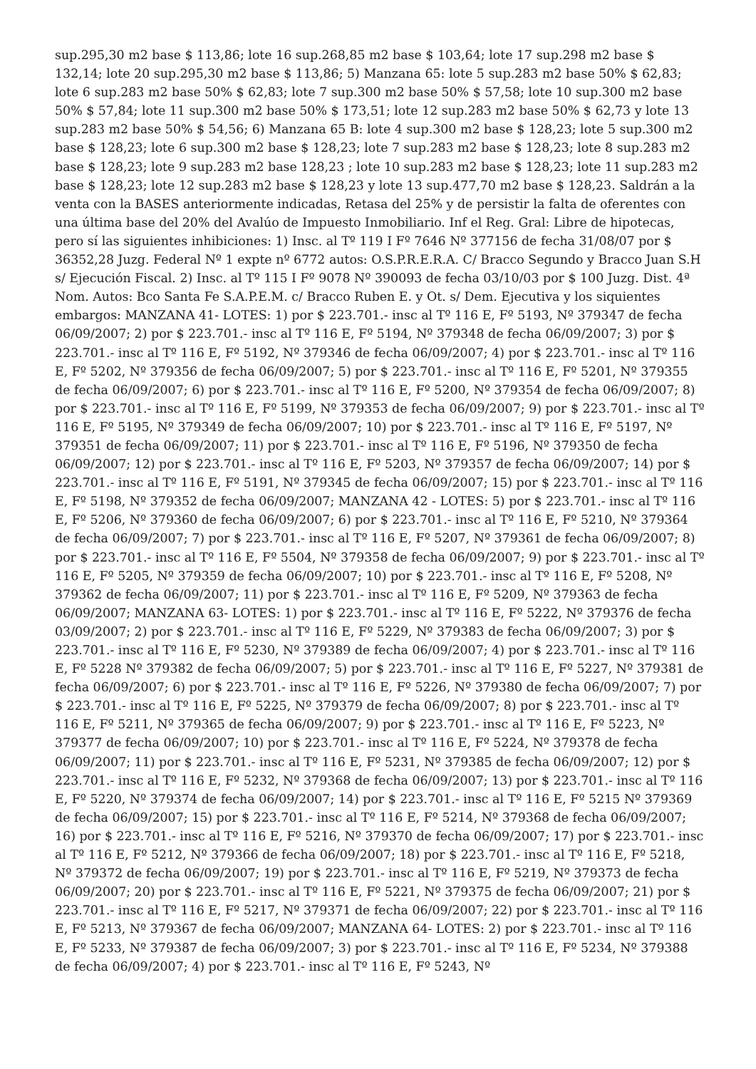sup.295,30 m2 base $ 113,86; lote 16 sup.268,85 m2 base $ 103,64; lote 17 sup.298 m2 base $ 132,14; lote 20 sup.295,30 m2 base $ 113,86; 5) Manzana 65: lote 5 sup.283 m2 base 50% $ 62,83; lote 6 sup.283 m2 base 50% $ 62,83; lote 7 sup.300 m2 base 50% $ 57,58; lote 10 sup.300 m2 base 50% $ 57,84; lote 11 sup.300 m2 base 50% $ 173,51; lote 12 sup.283 m2 base 50% $ 62,73 y lote 13 sup.283 m2 base 50% $ 54,56; 6) Manzana 65 B: lote 4 sup.300 m2 base $ 128,23; lote 5 sup.300 m2 base $ 128,23; lote 6 sup.300 m2 base $ 128,23; lote 7 sup.283 m2 base $ 128,23; lote 8 sup.283 m2 base $ 128,23; lote 9 sup.283 m2 base 128,23 ; lote 10 sup.283 m2 base $ 128,23; lote 11 sup.283 m2 base $ 128,23; lote 12 sup.283 m2 base $ 128,23 y lote 13 sup.477,70 m2 base $ 128,23. Saldrán a la venta con la BASES anteriormente indicadas, Retasa del 25% y de persistir la falta de oferentes con una última base del 20% del Avalúo de Impuesto Inmobiliario. Inf el Reg. Gral: Libre de hipotecas, pero sí las siguientes inhibiciones: 1) Insc. al Tº 119 I Fº 7646 Nº 377156 de fecha 31/08/07 por $ 36352,28 Juzg. Federal Nº 1 expte nº 6772 autos: O.S.P.R.E.R.A. C/ Bracco Segundo y Bracco Juan S.H s/ Ejecución Fiscal. 2) Insc. al Tº 115 I Fº 9078 Nº 390093 de fecha 03/10/03 por $ 100 Juzg. Dist. 4ª Nom. Autos: Bco Santa Fe S.A.P.E.M. c/ Bracco Ruben E. y Ot. s/ Dem. Ejecutiva y los siquientes embargos: MANZANA 41- LOTES: 1) por $ 223.701.- insc al Tº 116 E, Fº 5193, Nº 379347 de fecha 06/09/2007; 2) por $ 223.701.- insc al Tº 116 E, Fº 5194, Nº 379348 de fecha 06/09/2007; 3) por $ 223.701.- insc al Tº 116 E, Fº 5192, Nº 379346 de fecha 06/09/2007; 4) por $ 223.701.- insc al Tº 116 E, Fº 5202, Nº 379356 de fecha 06/09/2007; 5) por $ 223.701.- insc al Tº 116 E, Fº 5201, Nº 379355 de fecha 06/09/2007; 6) por $ 223.701.- insc al Tº 116 E, Fº 5200, Nº 379354 de fecha 06/09/2007; 8) por $ 223.701.- insc al Tº 116 E, Fº 5199, Nº 379353 de fecha 06/09/2007; 9) por $ 223.701.- insc al Tº 116 E, Fº 5195, Nº 379349 de fecha 06/09/2007; 10) por $ 223.701.- insc al Tº 116 E, Fº 5197, Nº 379351 de fecha 06/09/2007; 11) por $ 223.701.- insc al Tº 116 E, Fº 5196, Nº 379350 de fecha 06/09/2007; 12) por $ 223.701.- insc al Tº 116 E, Fº 5203, Nº 379357 de fecha 06/09/2007; 14) por $ 223.701.- insc al Tº 116 E, Fº 5191, Nº 379345 de fecha 06/09/2007; 15) por $ 223.701.- insc al Tº 116 E, Fº 5198, Nº 379352 de fecha 06/09/2007; MANZANA 42 - LOTES: 5) por $ 223.701.- insc al Tº 116 E, Fº 5206, Nº 379360 de fecha 06/09/2007; 6) por $ 223.701.- insc al Tº 116 E, Fº 5210, Nº 379364 de fecha 06/09/2007; 7) por $ 223.701.- insc al Tº 116 E, Fº 5207, Nº 379361 de fecha 06/09/2007; 8) por $ 223.701.- insc al Tº 116 E, Fº 5504, Nº 379358 de fecha 06/09/2007; 9) por $ 223.701.- insc al Tº 116 E, Fº 5205, Nº 379359 de fecha 06/09/2007; 10) por $ 223.701.- insc al Tº 116 E, Fº 5208, Nº 379362 de fecha 06/09/2007; 11) por $ 223.701.- insc al Tº 116 E, Fº 5209, Nº 379363 de fecha 06/09/2007; MANZANA 63- LOTES: 1) por $ 223.701.- insc al Tº 116 E, Fº 5222, Nº 379376 de fecha 03/09/2007; 2) por $ 223.701.- insc al Tº 116 E, Fº 5229, Nº 379383 de fecha 06/09/2007; 3) por $ 223.701.- insc al Tº 116 E, Fº 5230, Nº 379389 de fecha 06/09/2007; 4) por $ 223.701.- insc al Tº 116 E, Fº 5228 Nº 379382 de fecha 06/09/2007; 5) por $ 223.701.- insc al Tº 116 E, Fº 5227, Nº 379381 de fecha 06/09/2007; 6) por $ 223.701.- insc al Tº 116 E, Fº 5226, Nº 379380 de fecha 06/09/2007; 7) por $ 223.701.- insc al Tº 116 E, Fº 5225, Nº 379379 de fecha 06/09/2007; 8) por $ 223.701.- insc al Tº 116 E, Fº 5211, Nº 379365 de fecha 06/09/2007; 9) por $ 223.701.- insc al Tº 116 E, Fº 5223, Nº 379377 de fecha 06/09/2007; 10) por $ 223.701.- insc al Tº 116 E, Fº 5224, Nº 379378 de fecha 06/09/2007; 11) por $ 223.701.- insc al Tº 116 E, Fº 5231, Nº 379385 de fecha 06/09/2007; 12) por $ 223.701.- insc al Tº 116 E, Fº 5232, Nº 379368 de fecha 06/09/2007; 13) por $ 223.701.- insc al Tº 116 E, Fº 5220, Nº 379374 de fecha 06/09/2007; 14) por $ 223.701.- insc al Tº 116 E, Fº 5215 Nº 379369 de fecha 06/09/2007; 15) por $ 223.701.- insc al Tº 116 E, Fº 5214, Nº 379368 de fecha 06/09/2007; 16) por $ 223.701.- insc al Tº 116 E, Fº 5216, Nº 379370 de fecha 06/09/2007; 17) por $ 223.701.- insc al Tº 116 E, Fº 5212, Nº 379366 de fecha 06/09/2007; 18) por $ 223.701.- insc al Tº 116 E, Fº 5218, Nº 379372 de fecha 06/09/2007; 19) por $ 223.701.- insc al Tº 116 E, Fº 5219, Nº 379373 de fecha 06/09/2007; 20) por $ 223.701.- insc al Tº 116 E, Fº 5221, Nº 379375 de fecha 06/09/2007; 21) por $ 223.701.- insc al Tº 116 E, Fº 5217, Nº 379371 de fecha 06/09/2007; 22) por $ 223.701.- insc al Tº 116 E, Fº 5213, Nº 379367 de fecha 06/09/2007; MANZANA 64- LOTES: 2) por $ 223.701.- insc al Tº 116 E, Fº 5233, Nº 379387 de fecha 06/09/2007; 3) por $ 223.701.- insc al Tº 116 E, Fº 5234, Nº 379388 de fecha 06/09/2007; 4) por $ 223.701.- insc al Tº 116 E, Fº 5243, Nº